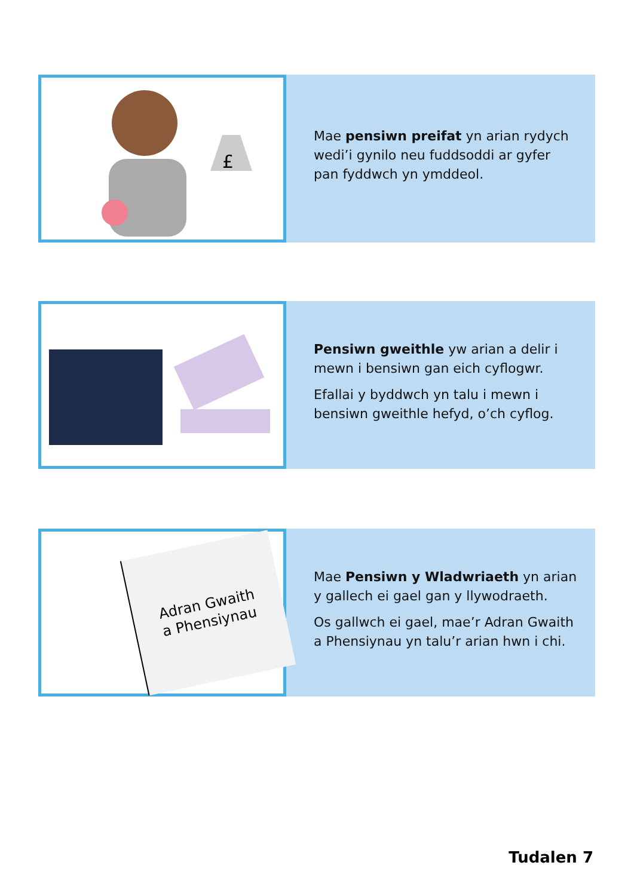£
Mae pensiwn preifat yn arian rydych wedi’i gynilo neu fuddsoddi ar gyfer pan fyddwch yn ymddeol.
Pensiwn gweithle yw arian a delir i mewn i bensiwn gan eich cyflogwr.
Efallai y byddwch yn talu i mewn i bensiwn gweithle hefyd, o’ch cyflog.
Adran Gwaith
a Phensiynau
Mae Pensiwn y Wladwriaeth yn arian y gallech ei gael gan y llywodraeth.
Os gallwch ei gael, mae’r Adran Gwaith a Phensiynau yn talu’r arian hwn i chi.
Tudalen 7